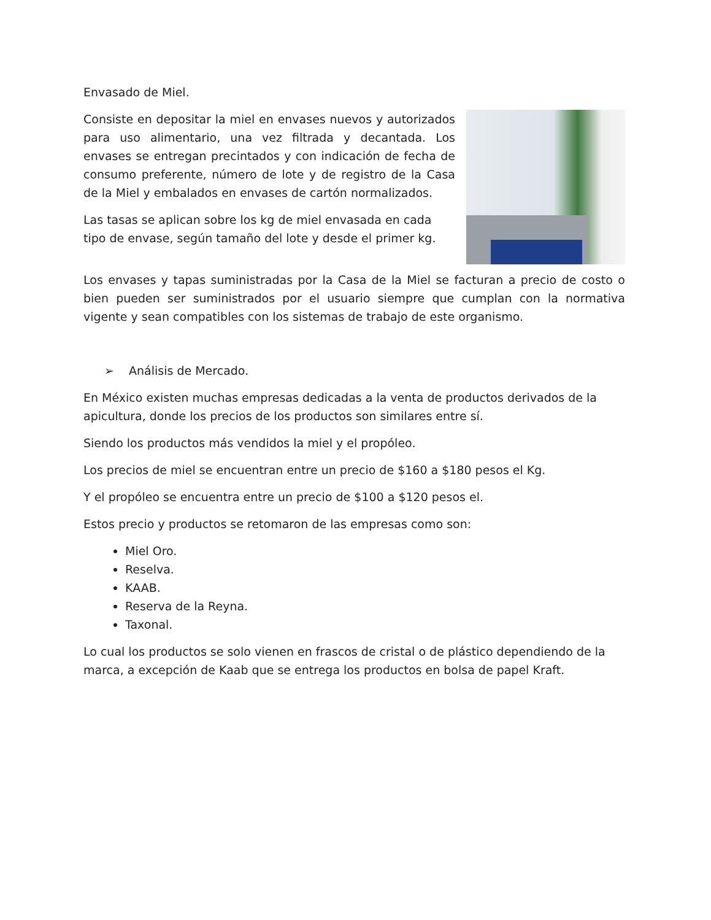Envasado de Miel.
Consiste en depositar la miel en envases nuevos y autorizados para uso alimentario, una vez filtrada y decantada. Los envases se entregan precintados y con indicación de fecha de consumo preferente, número de lote y de registro de la Casa de la Miel y embalados en envases de cartón normalizados.
Las tasas se aplican sobre los kg de miel envasada en cada tipo de envase, según tamaño del lote y desde el primer kg.
Los envases y tapas suministradas por la Casa de la Miel se facturan a precio de costo o bien pueden ser suministrados por el usuario siempre que cumplan con la normativa vigente y sean compatibles con los sistemas de trabajo de este organismo.
➢ Análisis de Mercado.
En México existen muchas empresas dedicadas a la venta de productos derivados de la apicultura, donde los precios de los productos son similares entre sí.
Siendo los productos más vendidos la miel y el propóleo.
Los precios de miel se encuentran entre un precio de $160 a $180 pesos el Kg.
Y el propóleo se encuentra entre un precio de $100 a $120 pesos el.
Estos precio y productos se retomaron de las empresas como son:
Miel Oro.
Reselva.
KAAB.
Reserva de la Reyna.
Taxonal.
Lo cual los productos se solo vienen en frascos de cristal o de plástico dependiendo de la marca, a excepción de Kaab que se entrega los productos en bolsa de papel Kraft.